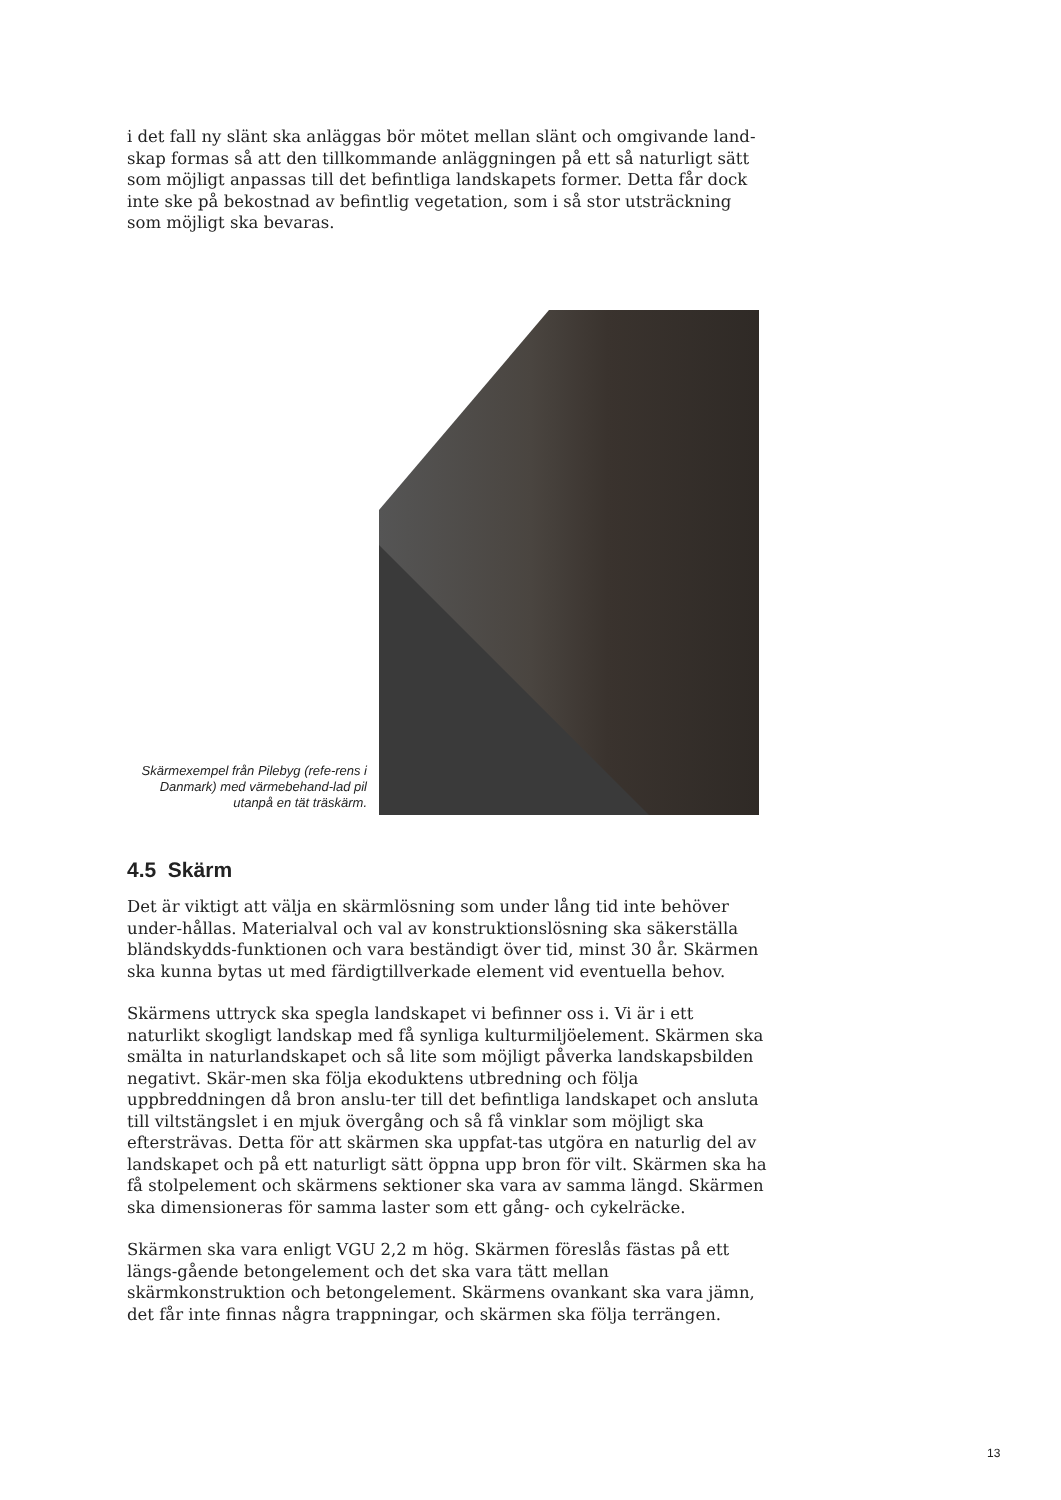i det fall ny slänt ska anläggas bör mötet mellan slänt och omgivande land-skap formas så att den tillkommande anläggningen på ett så naturligt sätt som möjligt anpassas till det befintliga landskapets former. Detta får dock inte ske på bekostnad av befintlig vegetation, som i så stor utsträckning som möjligt ska bevaras.
Skärmexempel från Pilebyg (refe-rens i Danmark) med värmebehand-lad pil utanpå en tät träskärm.
4.5 Skärm
Det är viktigt att välja en skärmlösning som under lång tid inte behöver under-hållas. Materialval och val av konstruktionslösning ska säkerställa bländskydds-funktionen och vara beständigt över tid, minst 30 år. Skärmen ska kunna bytas ut med färdigtillverkade element vid eventuella behov.
Skärmens uttryck ska spegla landskapet vi befinner oss i. Vi är i ett naturlikt skogligt landskap med få synliga kulturmiljöelement. Skärmen ska smälta in naturlandskapet och så lite som möjligt påverka landskapsbilden negativt. Skär-men ska följa ekoduktens utbredning och följa uppbreddningen då bron anslu-ter till det befintliga landskapet och ansluta till viltstängslet i en mjuk övergång och så få vinklar som möjligt ska eftersträvas. Detta för att skärmen ska uppfat-tas utgöra en naturlig del av landskapet och på ett naturligt sätt öppna upp bron för vilt. Skärmen ska ha få stolpelement och skärmens sektioner ska vara av samma längd. Skärmen ska dimensioneras för samma laster som ett gång- och cykelräcke.
Skärmen ska vara enligt VGU 2,2 m hög. Skärmen föreslås fästas på ett längs-gående betongelement och det ska vara tätt mellan skärmkonstruktion och betongelement. Skärmens ovankant ska vara jämn, det får inte finnas några trappningar, och skärmen ska följa terrängen.
13